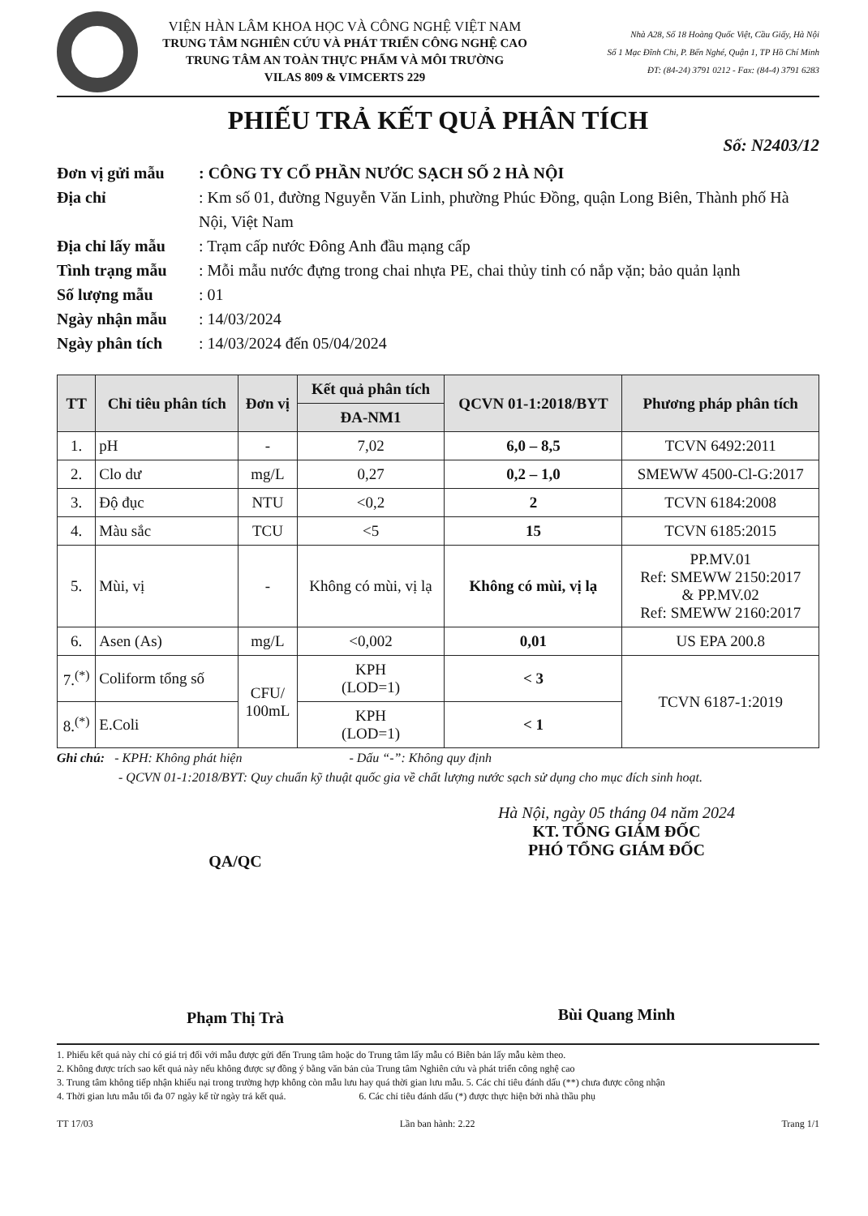VIỆN HÀN LÂM KHOA HỌC VÀ CÔNG NGHỆ VIỆT NAM
TRUNG TÂM NGHIÊN CỨU VÀ PHÁT TRIỂN CÔNG NGHỆ CAO
TRUNG TÂM AN TOÀN THỰC PHẨM VÀ MÔI TRƯỜNG
VILAS 809 & VIMCERTS 229
Nhà A28, Số 18 Hoàng Quốc Việt, Cầu Giấy, Hà Nội
Số 1 Mạc Đĩnh Chi, P. Bến Nghé, Quận 1, TP Hồ Chí Minh
ĐT: (84-24) 3791 0212 - Fax: (84-4) 3791 6283
PHIẾU TRẢ KẾT QUẢ PHÂN TÍCH
Số: N2403/12
Đơn vị gửi mẫu : CÔNG TY CỔ PHẦN NƯỚC SẠCH SỐ 2 HÀ NỘI
Địa chỉ : Km số 01, đường Nguyễn Văn Linh, phường Phúc Đồng, quận Long Biên, Thành phố Hà Nội, Việt Nam
Địa chỉ lấy mẫu
: Trạm cấp nước Đông Anh đầu mạng cấp
Tình trạng mẫu : Mỗi mẫu nước đựng trong chai nhựa PE, chai thủy tinh có nắp vặn; bảo quản lạnh
Số lượng mẫu : 01
Ngày nhận mẫu : 14/03/2024
Ngày phân tích : 14/03/2024 đến 05/04/2024
| TT | Chỉ tiêu phân tích | Đơn vị | Kết quả phân tích | QCVN 01-1:2018/BYT | Phương pháp phân tích |
| --- | --- | --- | --- | --- | --- |
| | | | ĐA-NM1 | | |
| 1. | pH | - | 7,02 | 6,0 – 8,5 | TCVN 6492:2011 |
| 2. | Clo dư | mg/L | 0,27 | 0,2 – 1,0 | SMEWW 4500-Cl-G:2017 |
| 3. | Độ đục | NTU | <0,2 | 2 | TCVN 6184:2008 |
| 4. | Màu sắc | TCU | <5 | 15 | TCVN 6185:2015 |
| 5. | Mùi, vị | - | Không có mùi, vị lạ | Không có mùi, vị lạ | PP.MV.01 Ref: SMEWW 2150:2017 & PP.MV.02 Ref: SMEWW 2160:2017 |
| 6. | Asen (As) | mg/L | <0,002 | 0,01 | US EPA 200.8 |
| 7.<sup>(*)</sup> | Coliform tổng số | CFU/ 100mL | KPH (LOD=1) | < 3 | TCVN 6187-1:2019 |
| 8.<sup>(*)</sup> | E.Coli | | KPH (LOD=1) | < 1 | |
Ghi chú: - KPH: Không phát hiện - Dấu “-”: Không quy định
- QCVN 01-1:2018/BYT: Quy chuẩn kỹ thuật quốc gia về chất lượng nước sạch sử dụng cho mục đích sinh hoạt.
QA/QC
Phạm Thị Trà
Hà Nội, ngày 05 tháng 04 năm 2024
KT. TỔNG GIÁM ĐỐC
PHÓ TỔNG GIÁM ĐỐC
Bùi Quang Minh
1. Phiếu kết quả này chỉ có giá trị đối với mẫu được gửi đến Trung tâm hoặc do Trung tâm lấy mẫu có Biên bản lấy mẫu kèm theo.
2. Không được trích sao kết quả này nếu không được sự đồng ý bằng văn bản của Trung tâm Nghiên cứu và phát triển công nghệ cao
3. Trung tâm không tiếp nhận khiếu nại trong trường hợp không còn mẫu lưu hay quá thời gian lưu mẫu. 5. Các chỉ tiêu đánh dấu (**) chưa được công nhận
4. Thời gian lưu mẫu tối đa 07 ngày kể từ ngày trả kết quả. 6. Các chỉ tiêu đánh dấu (*) được thực hiện bởi nhà thầu phụ
TT 17/03 Lần ban hành: 2.22 Trang 1/1